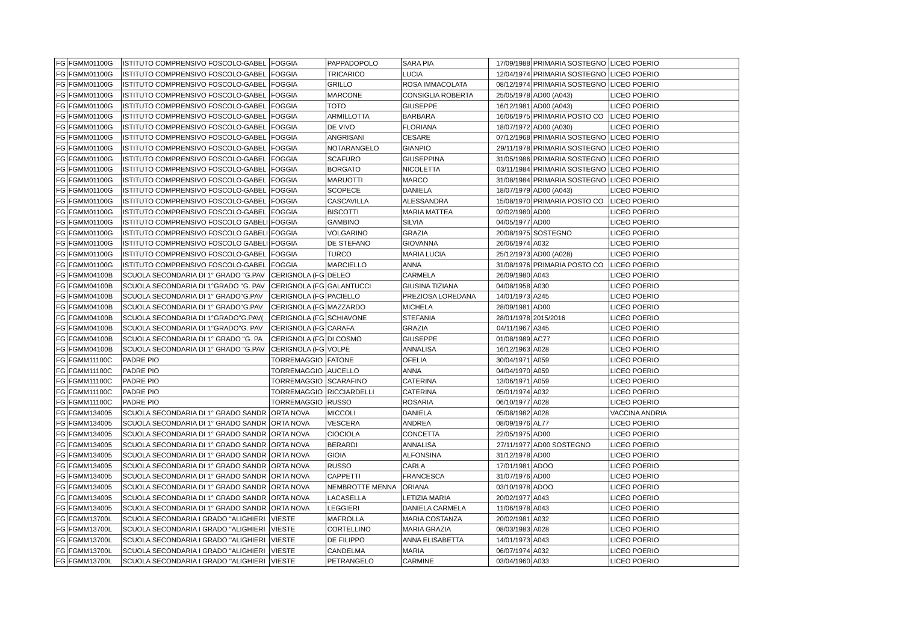| FG | FGMM01100G | ISTITUTO COMPRENSIVO FOSCOLO-GABEL | FOGGIA | PAPPADOPOLO | SARA PIA | 17/09/1988 | PRIMARIA SOSTEGNO | LICEO POERIO |
| FG | FGMM01100G | ISTITUTO COMPRENSIVO FOSCOLO-GABEL | FOGGIA | TRICARICO | LUCIA | 12/04/1974 | PRIMARIA SOSTEGNO | LICEO POERIO |
| FG | FGMM01100G | ISTITUTO COMPRENSIVO FOSCOLO-GABEL | FOGGIA | GRILLO | ROSA IMMACOLATA | 08/12/1974 | PRIMARIA SOSTEGNO | LICEO POERIO |
| FG | FGMM01100G | ISTITUTO COMPRENSIVO FOSCOLO-GABEL | FOGGIA | MARCONE | CONSIGLIA ROBERTA | 25/05/1978 | AD00 (A043) | LICEO POERIO |
| FG | FGMM01100G | ISTITUTO COMPRENSIVO FOSCOLO-GABEL | FOGGIA | TOTO | GIUSEPPE | 16/12/1981 | AD00 (A043) | LICEO POERIO |
| FG | FGMM01100G | ISTITUTO COMPRENSIVO FOSCOLO-GABEL | FOGGIA | ARMILLOTTA | BARBARA | 16/06/1975 | PRIMARIA POSTO CO | LICEO POERIO |
| FG | FGMM01100G | ISTITUTO COMPRENSIVO FOSCOLO-GABEL | FOGGIA | DE VIVO | FLORIANA | 18/07/1972 | AD00 (A030) | LICEO POERIO |
| FG | FGMM01100G | ISTITUTO COMPRENSIVO FOSCOLO-GABEL | FOGGIA | ANGRISANI | CESARE | 07/12/1968 | PRIMARIA SOSTEGNO | LICEO POERIO |
| FG | FGMM01100G | ISTITUTO COMPRENSIVO FOSCOLO-GABEL | FOGGIA | NOTARANGELO | GIANPIO | 29/11/1978 | PRIMARIA SOSTEGNO | LICEO POERIO |
| FG | FGMM01100G | ISTITUTO COMPRENSIVO FOSCOLO-GABEL | FOGGIA | SCAFURO | GIUSEPPINA | 31/05/1986 | PRIMARIA SOSTEGNO | LICEO POERIO |
| FG | FGMM01100G | ISTITUTO COMPRENSIVO FOSCOLO-GABEL | FOGGIA | BORGATO | NICOLETTA | 03/11/1984 | PRIMARIA SOSTEGNO | LICEO POERIO |
| FG | FGMM01100G | ISTITUTO COMPRENSIVO FOSCOLO-GABEL | FOGGIA | MARUOTTI | MARCO | 31/08/1984 | PRIMARIA SOSTEGNO | LICEO POERIO |
| FG | FGMM01100G | ISTITUTO COMPRENSIVO FOSCOLO-GABEL | FOGGIA | SCOPECE | DANIELA | 18/07/1979 | AD00 (A043) | LICEO POERIO |
| FG | FGMM01100G | ISTITUTO COMPRENSIVO FOSCOLO-GABEL | FOGGIA | CASCAVILLA | ALESSANDRA | 15/08/1970 | PRIMARIA POSTO CO | LICEO POERIO |
| FG | FGMM01100G | ISTITUTO COMPRENSIVO FOSCOLO-GABEL | FOGGIA | BISCOTTI | MARIA MATTEA | 02/02/1980 | AD00 | LICEO POERIO |
| FG | FGMM01100G | ISTITUTO COMPRENSIVO FOSCOLO GABELI | FOGGIA | GAMBINO | SILVIA | 04/05/1977 | AD00 | LICEO POERIO |
| FG | FGMM01100G | ISTITUTO COMPRENSIVO FOSCOLO GABELI | FOGGIA | VOLGARINO | GRAZIA | 20/08/1975 | SOSTEGNO | LICEO POERIO |
| FG | FGMM01100G | ISTITUTO COMPRENSIVO FOSCOLO GABELI | FOGGIA | DE STEFANO | GIOVANNA | 26/06/1974 | A032 | LICEO POERIO |
| FG | FGMM01100G | ISTITUTO COMPRENSIVO FOSCOLO-GABEL | FOGGIA | TURCO | MARIA LUCIA | 25/12/1973 | AD00 (A028) | LICEO POERIO |
| FG | FGMM01100G | ISTITUTO COMPRENSIVO FOSCOLO-GABEL | FOGGIA | MARCIELLO | ANNA | 31/08/1976 | PRIMARIA POSTO CO | LICEO POERIO |
| FG | FGMM04100B | SCUOLA SECONDARIA DI 1° GRADO "G.PAV | CERIGNOLA (FG | DELEO | CARMELA | 26/09/1980 | A043 | LICEO POERIO |
| FG | FGMM04100B | SCUOLA SECONDARIA DI 1°GRADO "G. PAV | CERIGNOLA (FG | GALANTUCCI | GIUSINA TIZIANA | 04/08/1958 | A030 | LICEO POERIO |
| FG | FGMM04100B | SCUOLA SECONDARIA DI 1° GRADO"G.PAV | CERIGNOLA (FG | PACIELLO | PREZIOSA LOREDANA | 14/01/1973 | A245 | LICEO POERIO |
| FG | FGMM04100B | SCUOLA SECONDARIA DI 1° GRADO"G.PAV | CERIGNOLA (FG | MAZZARDO | MICHELA | 28/09/1981 | AD00 | LICEO POERIO |
| FG | FGMM04100B | SCUOLA SECONDARIA DI 1°GRADO"G.PAV( | CERIGNOLA (FG | SCHIAVONE | STEFANIA | 28/01/1978 | 2015/2016 | LICEO POERIO |
| FG | FGMM04100B | SCUOLA SECONDARIA DI 1°GRADO"G. PAV | CERIGNOLA (FG | CARAFA | GRAZIA | 04/11/1967 | A345 | LICEO POERIO |
| FG | FGMM04100B | SCUOLA SECONDARIA DI 1° GRADO "G. PA | CERIGNOLA (FG | DI COSMO | GIUSEPPE | 01/08/1989 | AC77 | LICEO POERIO |
| FG | FGMM04100B | SCUOLA SECONDARIA DI 1° GRADO "G.PAV | CERIGNOLA (FG | VOLPE | ANNALISA | 16/12/1963 | A028 | LICEO POERIO |
| FG | FGMM11100C | PADRE PIO | TORREMAGGIO | FATONE | OFELIA | 30/04/1971 | A059 | LICEO POERIO |
| FG | FGMM11100C | PADRE PIO | TORREMAGGIO | AUCELLO | ANNA | 04/04/1970 | A059 | LICEO POERIO |
| FG | FGMM11100C | PADRE PIO | TORREMAGGIO | SCARAFINO | CATERINA | 13/06/1971 | A059 | LICEO POERIO |
| FG | FGMM11100C | PADRE PIO | TORREMAGGIO | RICCIARDELLI | CATERINA | 05/01/1974 | A032 | LICEO POERIO |
| FG | FGMM11100C | PADRE PIO | TORREMAGGIO | RUSSO | ROSARIA | 06/10/1977 | A028 | LICEO POERIO |
| FG | FGMM134005 | SCUOLA SECONDARIA DI 1° GRADO SANDR | ORTA NOVA | MICCOLI | DANIELA | 05/08/1982 | A028 | VACCINA ANDRIA |
| FG | FGMM134005 | SCUOLA SECONDARIA DI 1° GRADO SANDR | ORTA NOVA | VESCERA | ANDREA | 08/09/1976 | AL77 | LICEO POERIO |
| FG | FGMM134005 | SCUOLA SECONDARIA DI 1° GRADO SANDR | ORTA NOVA | CIOCIOLA | CONCETTA | 22/05/1975 | AD00 | LICEO POERIO |
| FG | FGMM134005 | SCUOLA SECONDARIA DI 1° GRADO SANDR | ORTA NOVA | BERARDI | ANNALISA | 27/11/1977 | AD00 SOSTEGNO | LICEO POERIO |
| FG | FGMM134005 | SCUOLA SECONDARIA DI 1° GRADO SANDR | ORTA NOVA | GIOIA | ALFONSINA | 31/12/1978 | AD00 | LICEO POERIO |
| FG | FGMM134005 | SCUOLA SECONDARIA DI 1° GRADO SANDR | ORTA NOVA | RUSSO | CARLA | 17/01/1981 | ADOO | LICEO POERIO |
| FG | FGMM134005 | SCUOLA SECONDARIA DI 1° GRADO SANDR | ORTA NOVA | CAPPETTI | FRANCESCA | 31/07/1976 | AD00 | LICEO POERIO |
| FG | FGMM134005 | SCUOLA SECONDARIA DI 1° GRADO SANDR | ORTA NOVA | NEMBROTTE MENNA | ORIANA | 03/10/1978 | ADOO | LICEO POERIO |
| FG | FGMM134005 | SCUOLA SECONDARIA DI 1° GRADO SANDR | ORTA NOVA | LACASELLA | LETIZIA MARIA | 20/02/1977 | A043 | LICEO POERIO |
| FG | FGMM134005 | SCUOLA SECONDARIA DI 1° GRADO SANDR | ORTA NOVA | LEGGIERI | DANIELA CARMELA | 11/06/1978 | A043 | LICEO POERIO |
| FG | FGMM13700L | SCUOLA SECONDARIA I GRADO "ALIGHIERI | VIESTE | MAFROLLA | MARIA COSTANZA | 20/02/1981 | A032 | LICEO POERIO |
| FG | FGMM13700L | SCUOLA SECONDARIA I GRADO "ALIGHIERI | VIESTE | CORTELLINO | MARIA GRAZIA | 08/03/1983 | A028 | LICEO POERIO |
| FG | FGMM13700L | SCUOLA SECONDARIA I GRADO ''ALIGHIERI | VIESTE | DE FILIPPO | ANNA ELISABETTA | 14/01/1973 | A043 | LICEO POERIO |
| FG | FGMM13700L | SCUOLA SECONDARIA I GRADO "ALIGHIERI | VIESTE | CANDELMA | MARIA | 06/07/1974 | A032 | LICEO POERIO |
| FG | FGMM13700L | SCUOLA SECONDARIA I GRADO ''ALIGHIERI | VIESTE | PETRANGELO | CARMINE | 03/04/1960 | A033 | LICEO POERIO |